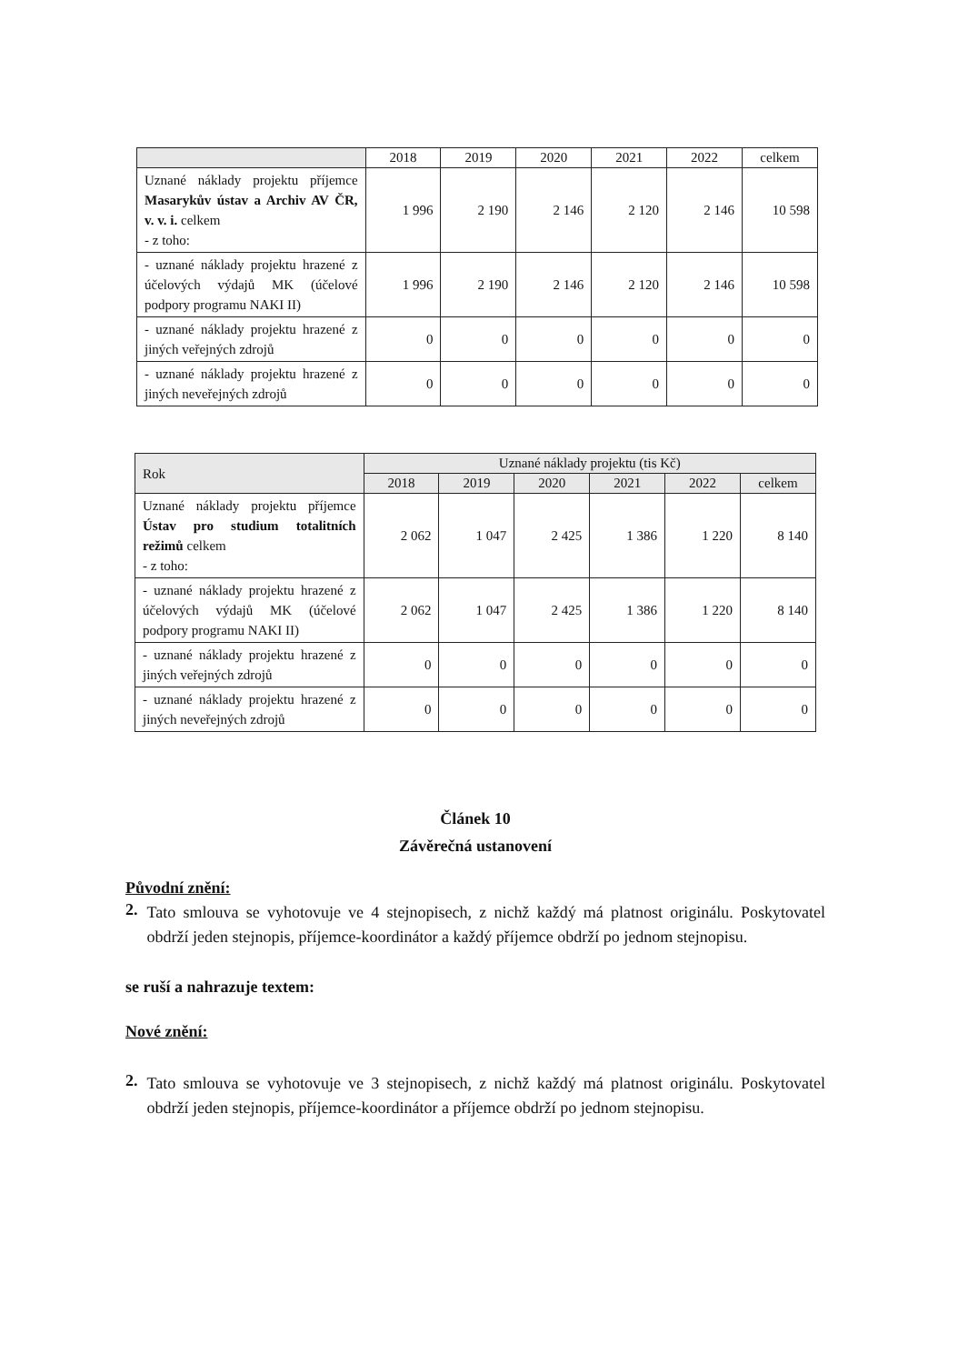| | 2018 | 2019 | 2020 | 2021 | 2022 | celkem |
| --- | --- | --- | --- | --- | --- | --- |
| Uznané náklady projektu příjemce Masarykův ústav a Archiv AV ČR, v. v. i. celkem - z toho: | 1 996 | 2 190 | 2 146 | 2 120 | 2 146 | 10 598 |
| - uznané náklady projektu hrazené z účelových výdajů MK (účelové podpory programu NAKI II) | 1 996 | 2 190 | 2 146 | 2 120 | 2 146 | 10 598 |
| - uznané náklady projektu hrazené z jiných veřejných zdrojů | 0 | 0 | 0 | 0 | 0 | 0 |
| - uznané náklady projektu hrazené z jiných neveřejných zdrojů | 0 | 0 | 0 | 0 | 0 | 0 |
| Rok | Uznané náklady projektu (tis Kč) | | | | | |
| --- | --- | --- | --- | --- | --- | --- |
| | 2018 | 2019 | 2020 | 2021 | 2022 | celkem |
| Uznané náklady projektu příjemce Ústav pro studium totalitních režimů celkem - z toho: | 2 062 | 1 047 | 2 425 | 1 386 | 1 220 | 8 140 |
| - uznané náklady projektu hrazené z účelových výdajů MK (účelové podpory programu NAKI II) | 2 062 | 1 047 | 2 425 | 1 386 | 1 220 | 8 140 |
| - uznané náklady projektu hrazené z jiných veřejných zdrojů | 0 | 0 | 0 | 0 | 0 | 0 |
| - uznané náklady projektu hrazené z jiných neveřejných zdrojů | 0 | 0 | 0 | 0 | 0 | 0 |
Článek 10
Závěrečná ustanovení
Původní znění:
2.
Tato smlouva se vyhotovuje ve 4 stejnopisech, z nichž každý má platnost originálu. Poskytovatel obdrží jeden stejnopis, příjemce-koordinátor a každý příjemce obdrží po jednom stejnopisu.
se ruší a nahrazuje textem:
Nové znění:
2.
Tato smlouva se vyhotovuje ve 3 stejnopisech, z nichž každý má platnost originálu. Poskytovatel obdrží jeden stejnopis, příjemce-koordinátor a příjemce obdrží po jednom stejnopisu.